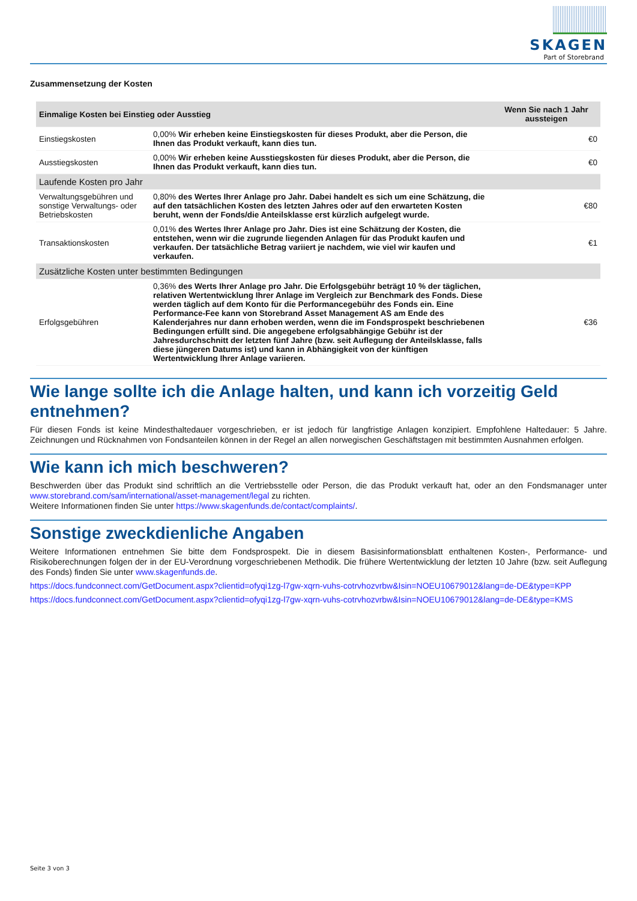SKAGEN
Part of Storebrand
Zusammensetzung der Kosten
| Einmalige Kosten bei Einstieg oder Ausstieg | | Wenn Sie nach 1 Jahr aussteigen |
| --- | --- | --- |
| Einstiegskosten | 0,00% Wir erheben keine Einstiegskosten für dieses Produkt, aber die Person, die Ihnen das Produkt verkauft, kann dies tun. | €0 |
| Ausstiegskosten | 0,00% Wir erheben keine Ausstiegskosten für dieses Produkt, aber die Person, die Ihnen das Produkt verkauft, kann dies tun. | €0 |
| Laufende Kosten pro Jahr | | |
| Verwaltungsgebühren und sonstige Verwaltungs- oder Betriebskosten | 0,80% des Wertes Ihrer Anlage pro Jahr. Dabei handelt es sich um eine Schätzung, die auf den tatsächlichen Kosten des letzten Jahres oder auf den erwarteten Kosten beruht, wenn der Fonds/die Anteilsklasse erst kürzlich aufgelegt wurde. | €80 |
| Transaktionskosten | 0,01% des Wertes Ihrer Anlage pro Jahr. Dies ist eine Schätzung der Kosten, die entstehen, wenn wir die zugrunde liegenden Anlagen für das Produkt kaufen und verkaufen. Der tatsächliche Betrag variiert je nachdem, wie viel wir kaufen und verkaufen. | €1 |
| Zusätzliche Kosten unter bestimmten Bedingungen | | |
| Erfolgsgebühren | 0,36% des Werts Ihrer Anlage pro Jahr. Die Erfolgsgebühr beträgt 10 % der täglichen, relativen Wertentwicklung Ihrer Anlage im Vergleich zur Benchmark des Fonds. Diese werden täglich auf dem Konto für die Performancegebühr des Fonds ein. Eine Performance-Fee kann von Storebrand Asset Management AS am Ende des Kalenderjahres nur dann erhoben werden, wenn die im Fondsprospekt beschriebenen Bedingungen erfüllt sind. Die angegebene erfolgsabhängige Gebühr ist der Jahresdurchschnitt der letzten fünf Jahre (bzw. seit Auflegung der Anteilsklasse, falls diese jüngeren Datums ist) und kann in Abhängigkeit von der künftigen Wertentwicklung Ihrer Anlage variieren. | €36 |
Wie lange sollte ich die Anlage halten, und kann ich vorzeitig Geld entnehmen?
Für diesen Fonds ist keine Mindesthaltedauer vorgeschrieben, er ist jedoch für langfristige Anlagen konzipiert. Empfohlene Haltedauer: 5 Jahre. Zeichnungen und Rücknahmen von Fondsanteilen können in der Regel an allen norwegischen Geschäftstagen mit bestimmten Ausnahmen erfolgen.
Wie kann ich mich beschweren?
Beschwerden über das Produkt sind schriftlich an die Vertriebsstelle oder Person, die das Produkt verkauft hat, oder an den Fondsmanager unter www.storebrand.com/sam/international/asset-management/legal zu richten.
Weitere Informationen finden Sie unter https://www.skagenfunds.de/contact/complaints/.
Sonstige zweckdienliche Angaben
Weitere Informationen entnehmen Sie bitte dem Fondsprospekt. Die in diesem Basisinformationsblatt enthaltenen Kosten-, Performance- und Risikoberechnungen folgen der in der EU-Verordnung vorgeschriebenen Methodik. Die frühere Wertentwicklung der letzten 10 Jahre (bzw. seit Auflegung des Fonds) finden Sie unter www.skagenfunds.de.
https://docs.fundconnect.com/GetDocument.aspx?clientid=ofyqi1zg-l7gw-xqrn-vuhs-cotrvhozvrbw&Isin=NOEU10679012&lang=de-DE&type=KPP
https://docs.fundconnect.com/GetDocument.aspx?clientid=ofyqi1zg-l7gw-xqrn-vuhs-cotrvhozvrbw&Isin=NOEU10679012&lang=de-DE&type=KMS
Seite 3 von 3